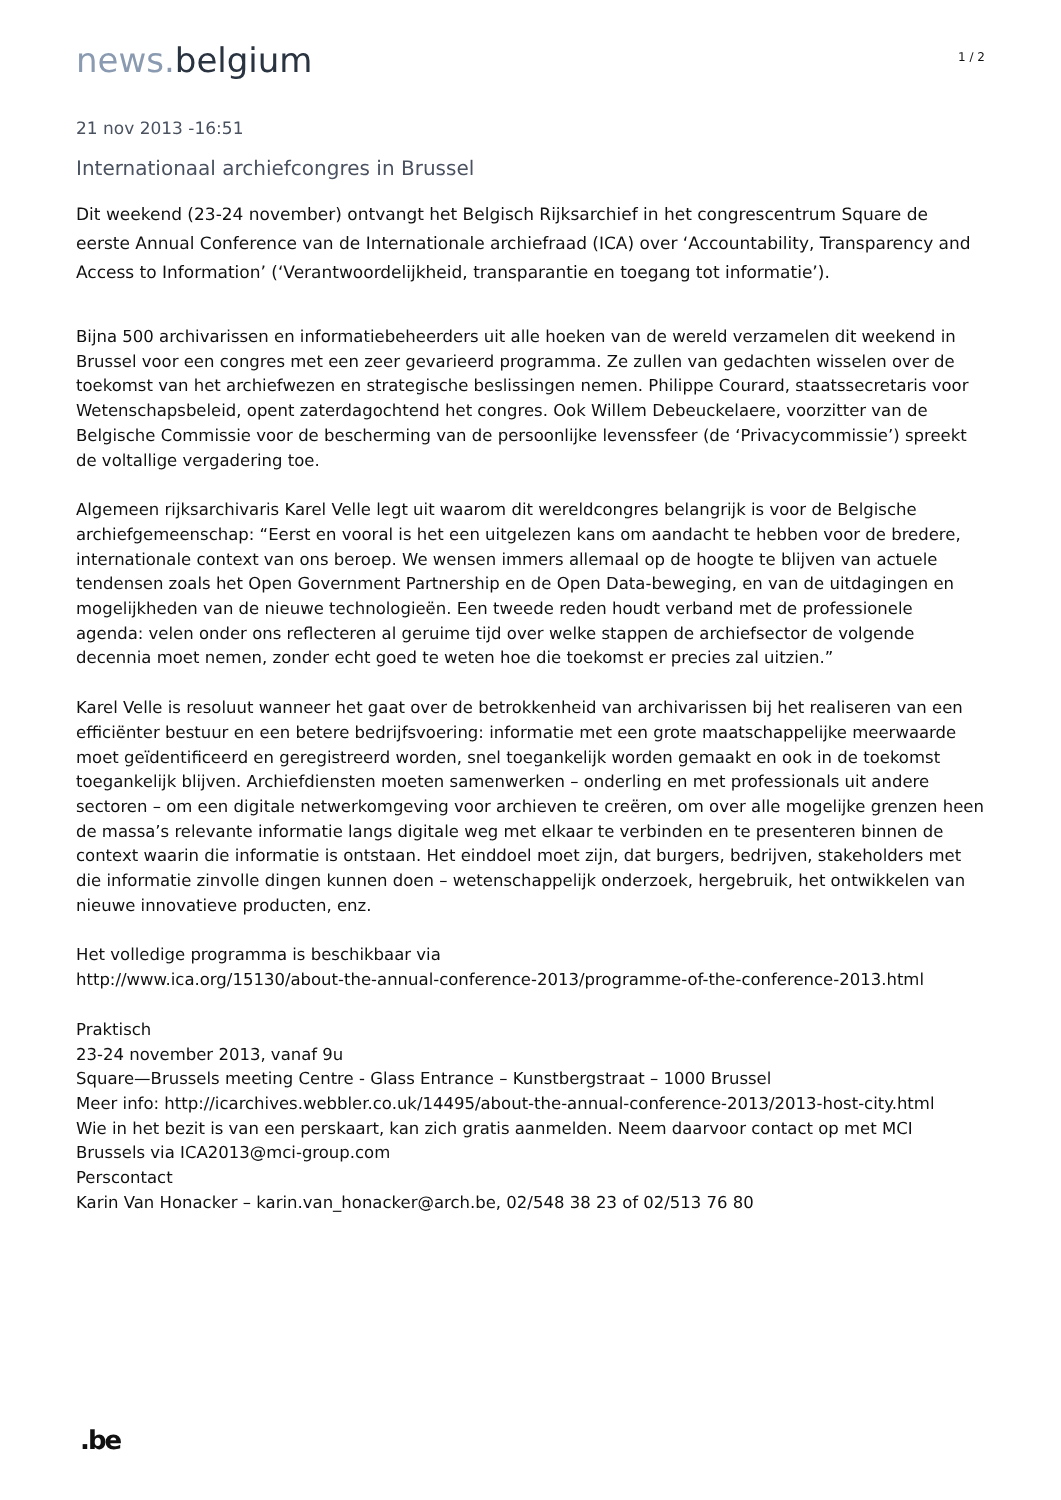news. belgium
1 / 2
21 nov 2013 -16:51
Internationaal archiefcongres in Brussel
Dit weekend (23-24 november) ontvangt het Belgisch Rijksarchief in het congrescentrum Square de eerste Annual Conference van de Internationale archiefraad (ICA) over ‘Accountability, Transparency and Access to Information’ (‘Verantwoordelijkheid, transparantie en toegang tot informatie’).
Bijna 500 archivarissen en informatiebeheerders uit alle hoeken van de wereld verzamelen dit weekend in Brussel voor een congres met een zeer gevarieerd programma. Ze zullen van gedachten wisselen over de toekomst van het archiefwezen en strategische beslissingen nemen. Philippe Courard, staatssecretaris voor Wetenschapsbeleid, opent zaterdagochtend het congres. Ook Willem Debeuckelaere, voorzitter van de Belgische Commissie voor de bescherming van de persoonlijke levenssfeer (de ‘Privacycommissie’) spreekt de voltallige vergadering toe.
Algemeen rijksarchivaris Karel Velle legt uit waarom dit wereldcongres belangrijk is voor de Belgische archiefgemeenschap: “Eerst en vooral is het een uitgelezen kans om aandacht te hebben voor de bredere, internationale context van ons beroep. We wensen immers allemaal op de hoogte te blijven van actuele tendensen zoals het Open Government Partnership en de Open Data-beweging, en van de uitdagingen en mogelijkheden van de nieuwe technologieën. Een tweede reden houdt verband met de professionele agenda: velen onder ons reflecteren al geruime tijd over welke stappen de archiefsector de volgende decennia moet nemen, zonder echt goed te weten hoe die toekomst er precies zal uitzien.”
Karel Velle is resoluut wanneer het gaat over de betrokkenheid van archivarissen bij het realiseren van een efficiënter bestuur en een betere bedrijfsvoering: informatie met een grote maatschappelijke meerwaarde moet geïdentificeerd en geregistreerd worden, snel toegankelijk worden gemaakt en ook in de toekomst toegankelijk blijven. Archiefdiensten moeten samenwerken – onderling en met professionals uit andere sectoren – om een digitale netwerkomgeving voor archieven te creëren, om over alle mogelijke grenzen heen de massa’s relevante informatie langs digitale weg met elkaar te verbinden en te presenteren binnen de context waarin die informatie is ontstaan. Het einddoel moet zijn, dat burgers, bedrijven, stakeholders met die informatie zinvolle dingen kunnen doen – wetenschappelijk onderzoek, hergebruik, het ontwikkelen van nieuwe innovatieve producten, enz.
Het volledige programma is beschikbaar via
http://www.ica.org/15130/about-the-annual-conference-2013/programme-of-the-conference-2013.html
Praktisch
23-24 november 2013, vanaf 9u
Square—Brussels meeting Centre - Glass Entrance – Kunstbergstraat – 1000 Brussel
Meer info: http://icarchives.webbler.co.uk/14495/about-the-annual-conference-2013/2013-host-city.html
Wie in het bezit is van een perskaart, kan zich gratis aanmelden. Neem daarvoor contact op met MCI Brussels via ICA2013@mci-group.com
Perscontact
Karin Van Honacker – karin.van_honacker@arch.be, 02/548 38 23 of 02/513 76 80
.be